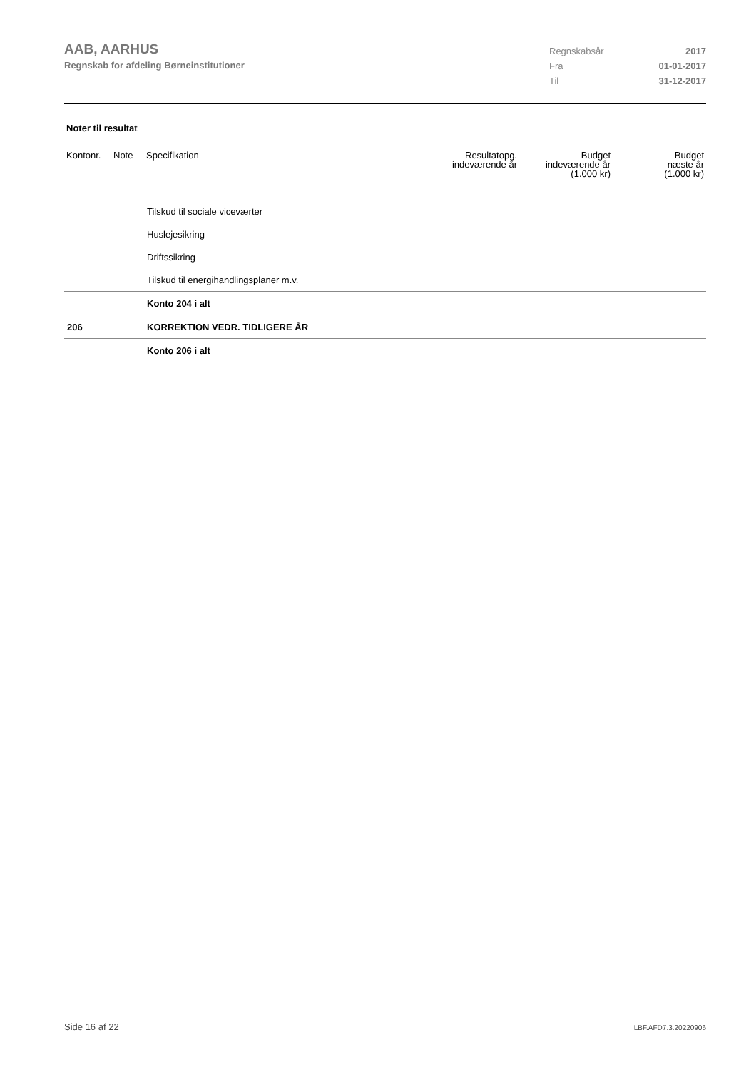AAB, AARHUS
Regnskab for afdeling Børneinstitutioner
Regnskabsår 2017
Fra 01-01-2017
Til 31-12-2017
Noter til resultat
| Kontonr. | Note | Specifikation | Resultatopg. indeværende år | Budget indeværende år (1.000 kr) | Budget næste år (1.000 kr) |
| --- | --- | --- | --- | --- | --- |
| | | Tilskud til sociale viceværter | | | |
| | | Huslejesikring | | | |
| | | Driftssikring | | | |
| | | Tilskud til energihandlingsplaner m.v. | | | |
| | | Konto 204 i alt | | | |
| 206 | | KORREKTION VEDR. TIDLIGERE ÅR | | | |
| | | Konto 206 i alt | | | |
Side 16 af 22 LBF.AFD7.3.20220906